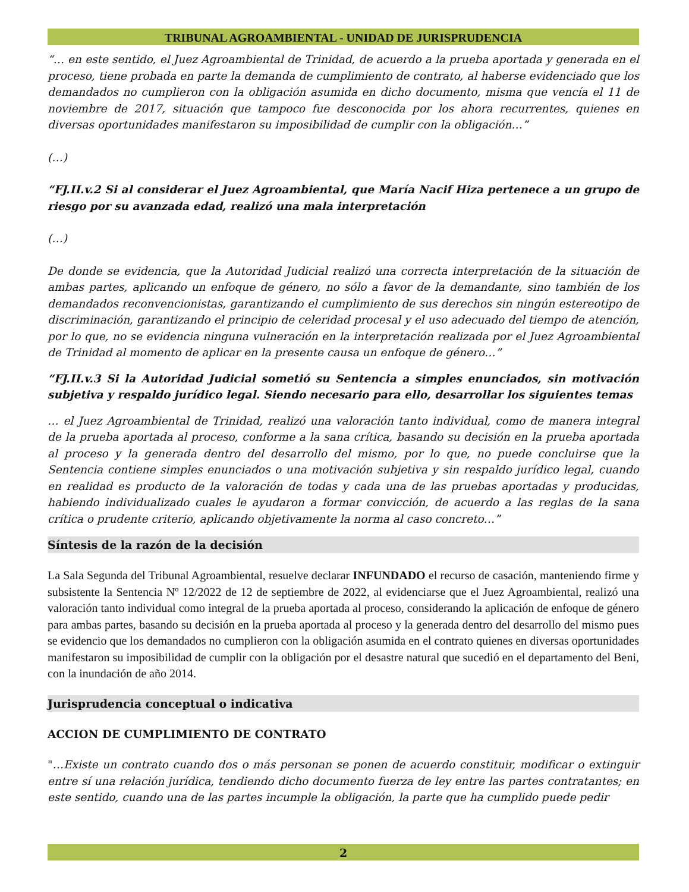TRIBUNAL AGROAMBIENTAL - UNIDAD DE JURISPRUDENCIA
“… en este sentido, el Juez Agroambiental de Trinidad, de acuerdo a la prueba aportada y generada en el proceso, tiene probada en parte la demanda de cumplimiento de contrato, al haberse evidenciado que los demandados no cumplieron con la obligación asumida en dicho documento, misma que vencía el 11 de noviembre de 2017, situación que tampoco fue desconocida por los ahora recurrentes, quienes en diversas oportunidades manifestaron su imposibilidad de cumplir con la obligación…”
(…)
“FJ.II.v.2 Si al considerar el Juez Agroambiental, que María Nacif Hiza pertenece a un grupo de riesgo por su avanzada edad, realizó una mala interpretación
(…)
De donde se evidencia, que la Autoridad Judicial realizó una correcta interpretación de la situación de ambas partes, aplicando un enfoque de género, no sólo a favor de la demandante, sino también de los demandados reconvencionistas, garantizando el cumplimiento de sus derechos sin ningún estereotipo de discriminación, garantizando el principio de celeridad procesal y el uso adecuado del tiempo de atención, por lo que, no se evidencia ninguna vulneración en la interpretación realizada por el Juez Agroambiental de Trinidad al momento de aplicar en la presente causa un enfoque de género…”
“FJ.II.v.3 Si la Autoridad Judicial sometió su Sentencia a simples enunciados, sin motivación subjetiva y respaldo jurídico legal. Siendo necesario para ello, desarrollar los siguientes temas
… el Juez Agroambiental de Trinidad, realizó una valoración tanto individual, como de manera integral de la prueba aportada al proceso, conforme a la sana crítica, basando su decisión en la prueba aportada al proceso y la generada dentro del desarrollo del mismo, por lo que, no puede concluirse que la Sentencia contiene simples enunciados o una motivación subjetiva y sin respaldo jurídico legal, cuando en realidad es producto de la valoración de todas y cada una de las pruebas aportadas y producidas, habiendo individualizado cuales le ayudaron a formar convicción, de acuerdo a las reglas de la sana crítica o prudente criterio, aplicando objetivamente la norma al caso concreto…”
Síntesis de la razón de la decisión
La Sala Segunda del Tribunal Agroambiental, resuelve declarar INFUNDADO el recurso de casación, manteniendo firme y subsistente la Sentencia Nº 12/2022 de 12 de septiembre de 2022, al evidenciarse que el Juez Agroambiental, realizó una valoración tanto individual como integral de la prueba aportada al proceso, considerando la aplicación de enfoque de género para ambas partes, basando su decisión en la prueba aportada al proceso y la generada dentro del desarrollo del mismo pues se evidencio que los demandados no cumplieron con la obligación asumida en el contrato quienes en diversas oportunidades manifestaron su imposibilidad de cumplir con la obligación por el desastre natural que sucedió en el departamento del Beni, con la inundación de año 2014.
Jurisprudencia conceptual o indicativa
ACCION DE CUMPLIMIENTO DE CONTRATO
"…Existe un contrato cuando dos o más personan se ponen de acuerdo constituir, modificar o extinguir entre sí una relación jurídica, tendiendo dicho documento fuerza de ley entre las partes contratantes; en este sentido, cuando una de las partes incumple la obligación, la parte que ha cumplido puede pedir
2